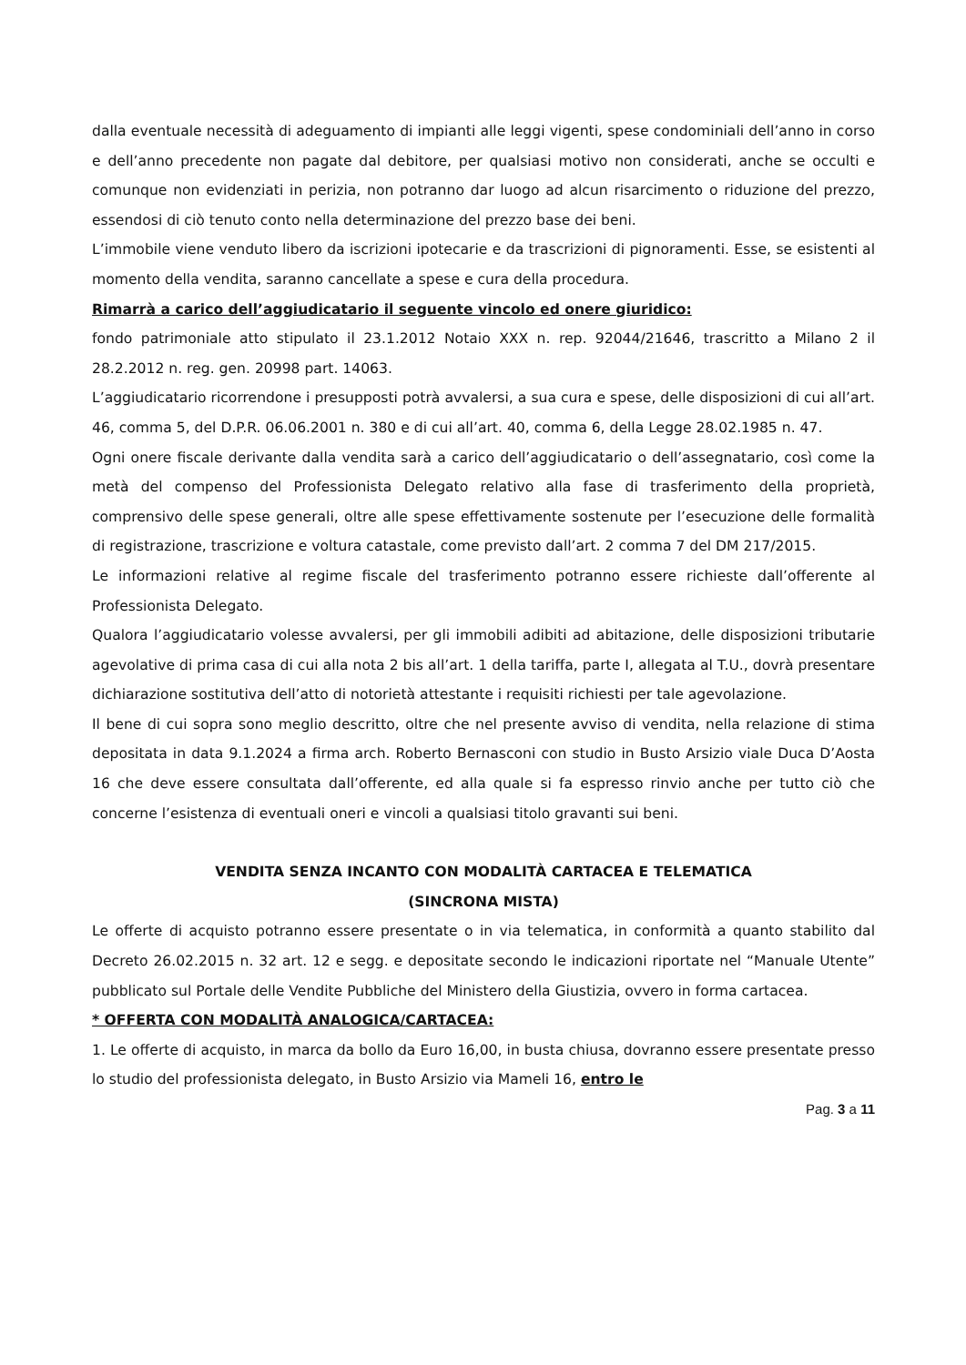dalla eventuale necessità di adeguamento di impianti alle leggi vigenti, spese condominiali dell’anno in corso e dell’anno precedente non pagate dal debitore, per qualsiasi motivo non considerati, anche se occulti e comunque non evidenziati in perizia, non potranno dar luogo ad alcun risarcimento o riduzione del prezzo, essendosi di ciò tenuto conto nella determinazione del prezzo base dei beni.
L’immobile viene venduto libero da iscrizioni ipotecarie e da trascrizioni di pignoramenti. Esse, se esistenti al momento della vendita, saranno cancellate a spese e cura della procedura.
Rimarrà a carico dell’aggiudicatario il seguente vincolo ed onere giuridico:
fondo patrimoniale atto stipulato il 23.1.2012 Notaio XXX n. rep. 92044/21646, trascritto a Milano 2 il 28.2.2012 n. reg. gen. 20998 part. 14063.
L’aggiudicatario ricorrendone i presupposti potrà avvalersi, a sua cura e spese, delle disposizioni di cui all’art. 46, comma 5, del D.P.R. 06.06.2001 n. 380 e di cui all’art. 40, comma 6, della Legge 28.02.1985 n. 47.
Ogni onere fiscale derivante dalla vendita sarà a carico dell’aggiudicatario o dell’assegnatario, così come la metà del compenso del Professionista Delegato relativo alla fase di trasferimento della proprietà, comprensivo delle spese generali, oltre alle spese effettivamente sostenute per l’esecuzione delle formalità di registrazione, trascrizione e voltura catastale, come previsto dall’art. 2 comma 7 del DM 217/2015.
Le informazioni relative al regime fiscale del trasferimento potranno essere richieste dall’offerente al Professionista Delegato.
Qualora l’aggiudicatario volesse avvalersi, per gli immobili adibiti ad abitazione, delle disposizioni tributarie agevolative di prima casa di cui alla nota 2 bis all’art. 1 della tariffa, parte I, allegata al T.U., dovrà presentare dichiarazione sostitutiva dell’atto di notorietà attestante i requisiti richiesti per tale agevolazione.
Il bene di cui sopra sono meglio descritto, oltre che nel presente avviso di vendita, nella relazione di stima depositata in data 9.1.2024 a firma arch. Roberto Bernasconi con studio in Busto Arsizio viale Duca D’Aosta 16 che deve essere consultata dall’offerente, ed alla quale si fa espresso rinvio anche per tutto ciò che concerne l’esistenza di eventuali oneri e vincoli a qualsiasi titolo gravanti sui beni.
VENDITA SENZA INCANTO CON MODALITÀ CARTACEA E TELEMATICA
(SINCRONA MISTA)
Le offerte di acquisto potranno essere presentate o in via telematica, in conformità a quanto stabilito dal Decreto 26.02.2015 n. 32 art. 12 e segg. e depositate secondo le indicazioni riportate nel “Manuale Utente” pubblicato sul Portale delle Vendite Pubbliche del Ministero della Giustizia, ovvero in forma cartacea.
* OFFERTA CON MODALITÀ ANALOGICA/CARTACEA:
1. Le offerte di acquisto, in marca da bollo da Euro 16,00, in busta chiusa, dovranno essere presentate presso lo studio del professionista delegato, in Busto Arsizio via Mameli 16, entro le
Pag. 3 a 11